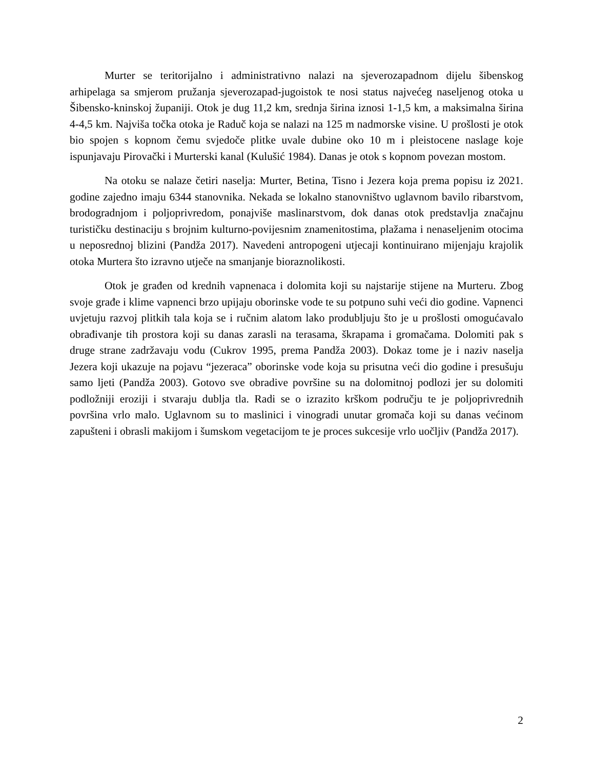Murter se teritorijalno i administrativno nalazi na sjeverozapadnom dijelu šibenskog arhipelaga sa smjerom pružanja sjeverozapad-jugoistok te nosi status najvećeg naseljenog otoka u Šibensko-kninskoj županiji. Otok je dug 11,2 km, srednja širina iznosi 1-1,5 km, a maksimalna širina 4-4,5 km. Najviša točka otoka je Raduč koja se nalazi na 125 m nadmorske visine. U prošlosti je otok bio spojen s kopnom čemu svjedoče plitke uvale dubine oko 10 m i pleistocene naslage koje ispunjavaju Pirovački i Murterski kanal (Kulušić 1984). Danas je otok s kopnom povezan mostom.
Na otoku se nalaze četiri naselja: Murter, Betina, Tisno i Jezera koja prema popisu iz 2021. godine zajedno imaju 6344 stanovnika. Nekada se lokalno stanovništvo uglavnom bavilo ribarstvom, brodogradnjom i poljoprivredom, ponajviše maslinarstvom, dok danas otok predstavlja značajnu turističku destinaciju s brojnim kulturno-povijesnim znamenitostima, plažama i nenaseljenim otocima u neposrednoj blizini (Pandža 2017). Navedeni antropogeni utjecaji kontinuirano mijenjaju krajolik otoka Murtera što izravno utječe na smanjanje bioraznolikosti.
Otok je građen od krednih vapnenaca i dolomita koji su najstarije stijene na Murteru. Zbog svoje građe i klime vapnenci brzo upijaju oborinske vode te su potpuno suhi veći dio godine. Vapnenci uvjetuju razvoj plitkih tala koja se i ručnim alatom lako produbljuju što je u prošlosti omogućavalo obrađivanje tih prostora koji su danas zarasli na terasama, škrapama i gromačama. Dolomiti pak s druge strane zadržavaju vodu (Cukrov 1995, prema Pandža 2003). Dokaz tome je i naziv naselja Jezera koji ukazuje na pojavu “jezeraca” oborinske vode koja su prisutna veći dio godine i presušuju samo ljeti (Pandža 2003). Gotovo sve obradive površine su na dolomitnoj podlozi jer su dolomiti podložniji eroziji i stvaraju dublja tla. Radi se o izrazito krškom području te je poljoprivrednih površina vrlo malo. Uglavnom su to maslinici i vinogradi unutar gromača koji su danas većinom zapušteni i obrasli makijom i šumskom vegetacijom te je proces sukcesije vrlo uočljiv (Pandža 2017).
2